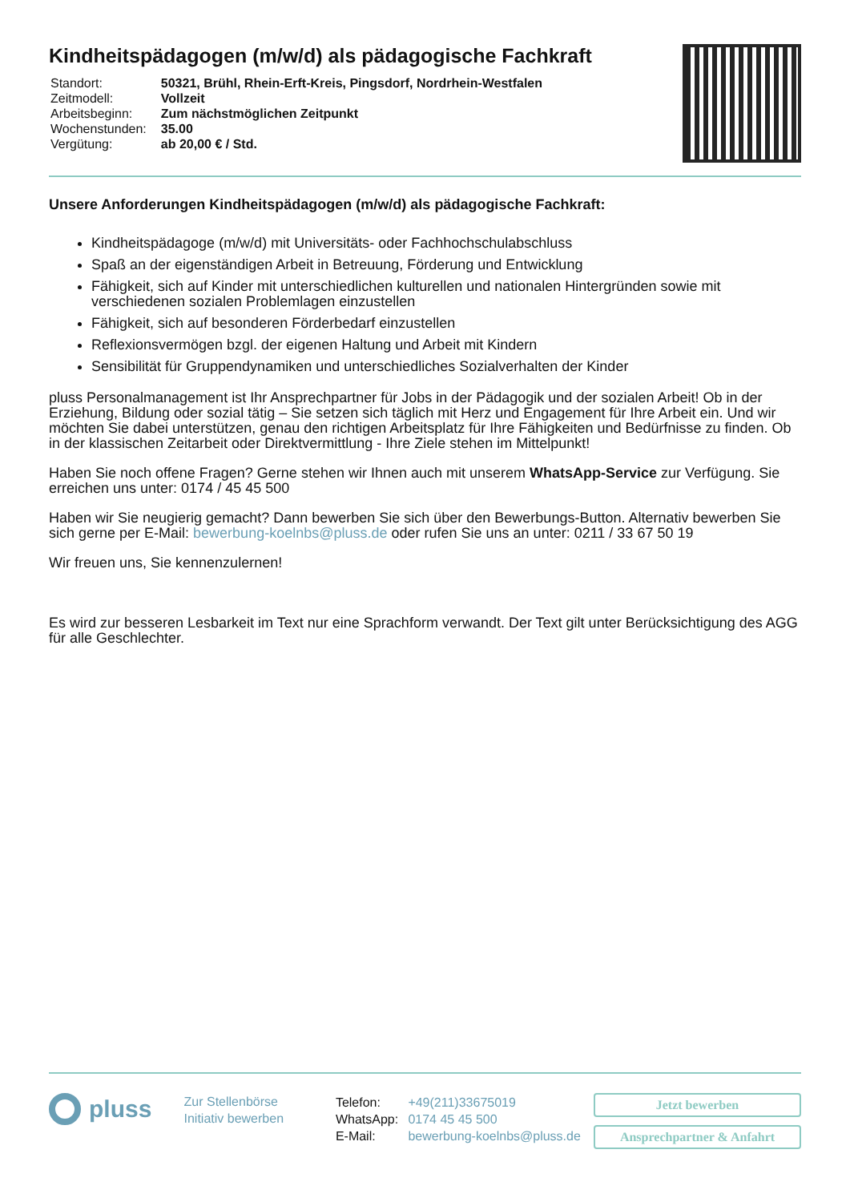Kindheitspädagogen (m/w/d) als pädagogische Fachkraft
| Standort: | 50321, Brühl, Rhein-Erft-Kreis, Pingsdorf, Nordrhein-Westfalen |
| Zeitmodell: | Vollzeit |
| Arbeitsbeginn: | Zum nächstmöglichen Zeitpunkt |
| Wochenstunden: | 35.00 |
| Vergütung: | ab 20,00 € / Std. |
Unsere Anforderungen Kindheitspädagogen (m/w/d) als pädagogische Fachkraft:
Kindheitspädagoge (m/w/d) mit Universitäts- oder Fachhochschulabschluss
Spaß an der eigenständigen Arbeit in Betreuung, Förderung und Entwicklung
Fähigkeit, sich auf Kinder mit unterschiedlichen kulturellen und nationalen Hintergründen sowie mit verschiedenen sozialen Problemlagen einzustellen
Fähigkeit, sich auf besonderen Förderbedarf einzustellen
Reflexionsvermögen bzgl. der eigenen Haltung und Arbeit mit Kindern
Sensibilität für Gruppendynamiken und unterschiedliches Sozialverhalten der Kinder
pluss Personalmanagement ist Ihr Ansprechpartner für Jobs in der Pädagogik und der sozialen Arbeit! Ob in der Erziehung, Bildung oder sozial tätig – Sie setzen sich täglich mit Herz und Engagement für Ihre Arbeit ein. Und wir möchten Sie dabei unterstützen, genau den richtigen Arbeitsplatz für Ihre Fähigkeiten und Bedürfnisse zu finden. Ob in der klassischen Zeitarbeit oder Direktvermittlung - Ihre Ziele stehen im Mittelpunkt!
Haben Sie noch offene Fragen? Gerne stehen wir Ihnen auch mit unserem WhatsApp-Service zur Verfügung. Sie erreichen uns unter: 0174 / 45 45 500
Haben wir Sie neugierig gemacht? Dann bewerben Sie sich über den Bewerbungs-Button. Alternativ bewerben Sie sich gerne per E-Mail: bewerbung-koelnbs@pluss.de oder rufen Sie uns an unter: 0211 / 33 67 50 19
Wir freuen uns, Sie kennenzulernen!
Es wird zur besseren Lesbarkeit im Text nur eine Sprachform verwandt. Der Text gilt unter Berücksichtigung des AGG für alle Geschlechter.
pluss
Zur Stellenbörse
Initiativ bewerben
| Telefon: | +49(211)33675019 |
| WhatsApp: | 0174 45 45 500 |
| E-Mail: | bewerbung-koelnbs@pluss.de |
Jetzt bewerben
Ansprechpartner & Anfahrt